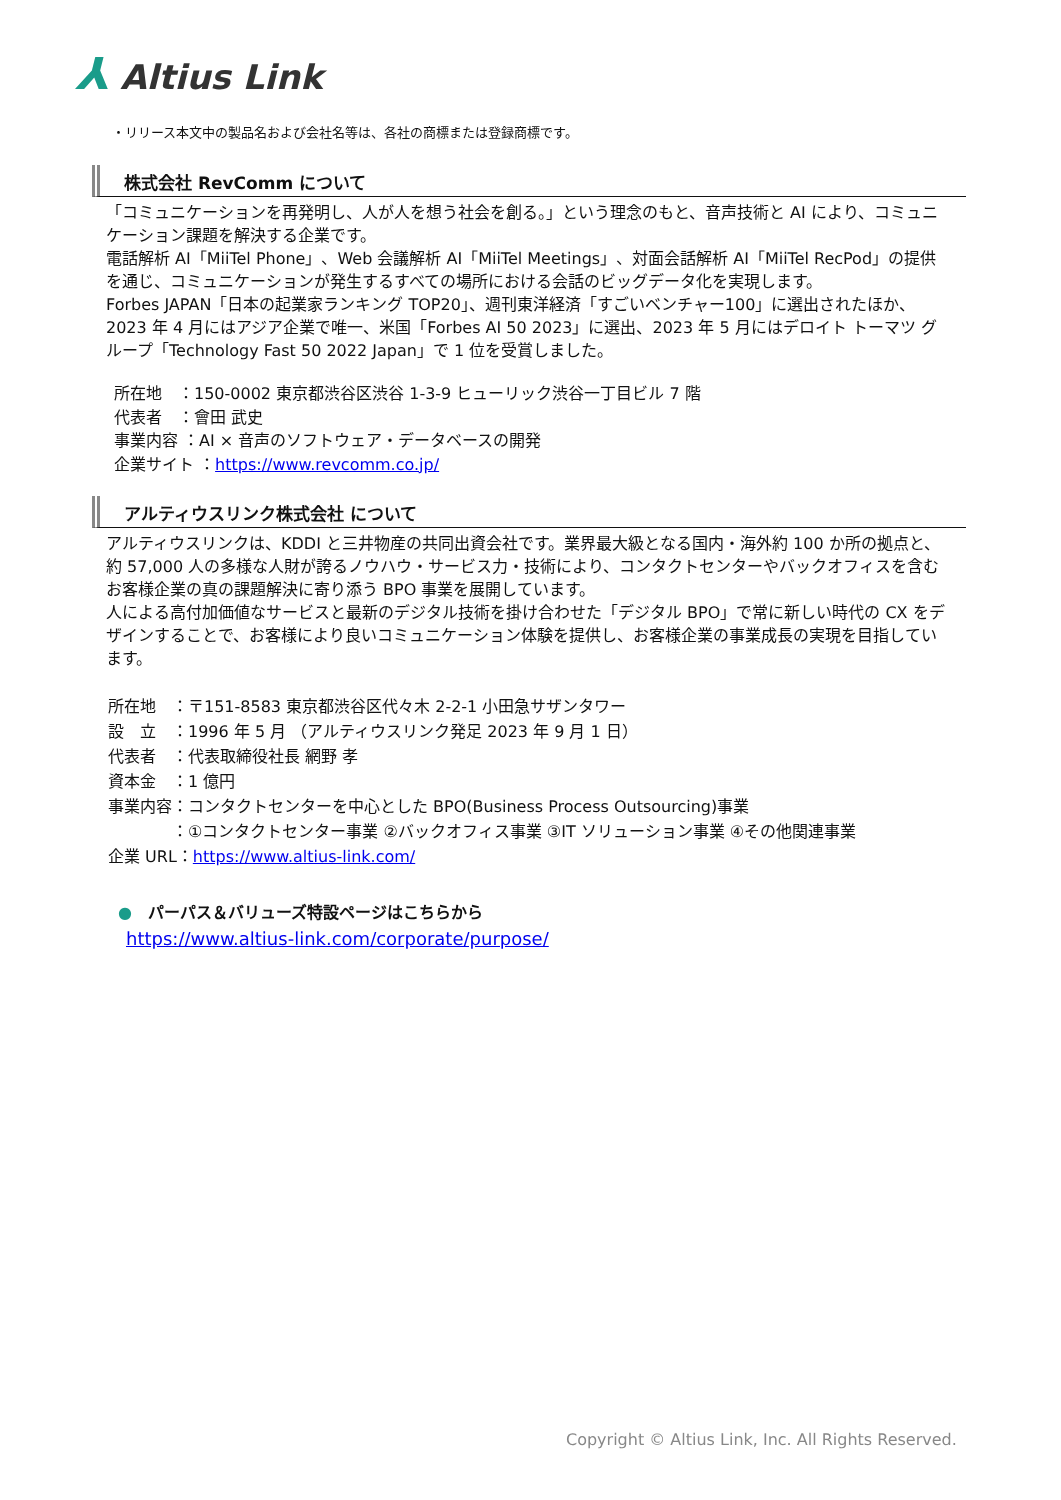⅄ Altius Link
・リリース本文中の製品名および会社名等は、各社の商標または登録商標です。
株式会社 RevComm について
「コミュニケーションを再発明し、人が人を想う社会を創る。」という理念のもと、音声技術と AI により、コミュニケーション課題を解決する企業です。
電話解析 AI「MiiTel Phone」、Web 会議解析 AI「MiiTel Meetings」、対面会話解析 AI「MiiTel RecPod」の提供を通じ、コミュニケーションが発生するすべての場所における会話のビッグデータ化を実現します。
Forbes JAPAN「日本の起業家ランキング TOP20」、週刊東洋経済「すごいベンチャー100」に選出されたほか、2023 年 4 月にはアジア企業で唯一、米国「Forbes AI 50 2023」に選出、2023 年 5 月にはデロイト トーマツ グループ「Technology Fast 50 2022 Japan」で 1 位を受賞しました。
所在地　：150-0002 東京都渋谷区渋谷 1-3-9 ヒューリック渋谷一丁目ビル 7 階
代表者　：會田 武史
事業内容 ：AI × 音声のソフトウェア・データベースの開発
企業サイト ：https://www.revcomm.co.jp/
アルティウスリンク株式会社 について
アルティウスリンクは、KDDI と三井物産の共同出資会社です。業界最大級となる国内・海外約 100 か所の拠点と、約 57,000 人の多様な人財が誇るノウハウ・サービス力・技術により、コンタクトセンターやバックオフィスを含むお客様企業の真の課題解決に寄り添う BPO 事業を展開しています。
人による高付加価値なサービスと最新のデジタル技術を掛け合わせた「デジタル BPO」で常に新しい時代の CX をデザインすることで、お客様により良いコミュニケーション体験を提供し、お客様企業の事業成長の実現を目指しています。
所在地　：〒151-8583 東京都渋谷区代々木 2-2-1 小田急サザンタワー
設　立　：1996 年 5 月 （アルティウスリンク発足 2023 年 9 月 1 日）
代表者　：代表取締役社長 網野 孝
資本金　：1 億円
事業内容：コンタクトセンターを中心とした BPO(Business Process Outsourcing)事業
　　　　：①コンタクトセンター事業 ②バックオフィス事業 ③IT ソリューション事業 ④その他関連事業
企業 URL：https://www.altius-link.com/
●　パーパス＆バリューズ特設ページはこちらから
https://www.altius-link.com/corporate/purpose/
Copyright © Altius Link, Inc. All Rights Reserved.